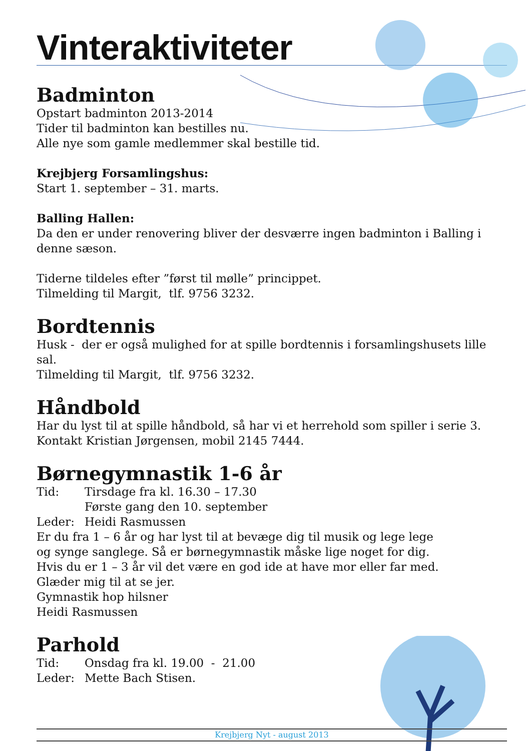Vinteraktiviteter
Badminton
Opstart badminton 2013-2014
Tider til badminton kan bestilles nu.
Alle nye som gamle medlemmer skal bestille tid.
Krejbjerg Forsamlingshus:
Start 1. september – 31. marts.
Balling Hallen:
Da den er under renovering bliver der desværre ingen badminton i Balling i denne sæson.
Tiderne tildeles efter ”først til mølle” princippet.
Tilmelding til Margit, tlf. 9756 3232.
Bordtennis
Husk - der er også mulighed for at spille bordtennis i forsamlingshusets lille sal.
Tilmelding til Margit, tlf. 9756 3232.
Håndbold
Har du lyst til at spille håndbold, så har vi et herrehold som spiller i serie 3.
Kontakt Kristian Jørgensen, mobil 2145 7444.
Børnegymnastik 1-6 år
Tid: Tirsdage fra kl. 16.30 – 17.30
Første gang den 10. september
Leder: Heidi Rasmussen
Er du fra 1 – 6 år og har lyst til at bevæge dig til musik og lege lege
og synge sanglege. Så er børnegymnastik måske lige noget for dig.
Hvis du er 1 – 3 år vil det være en god ide at have mor eller far med.
Glæder mig til at se jer.
Gymnastik hop hilsner
Heidi Rasmussen
Parhold
Tid: Onsdag fra kl. 19.00 - 21.00
Leder: Mette Bach Stisen.
Krejbjerg Nyt - august 2013